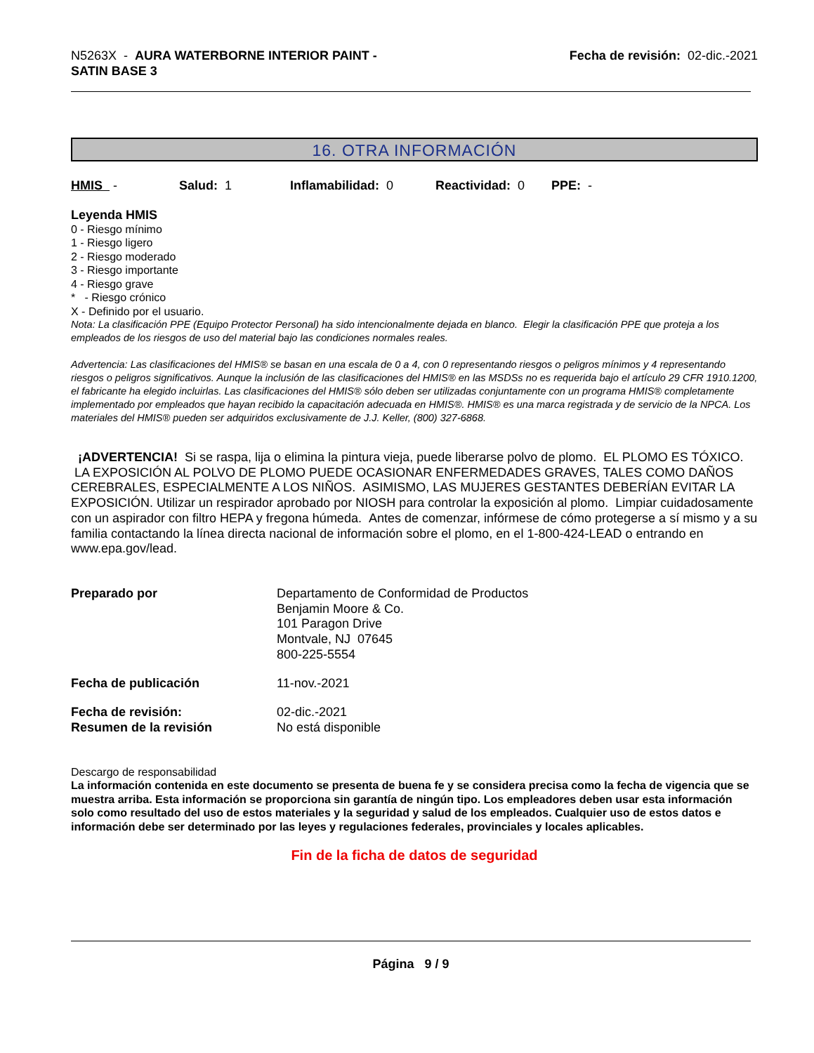N5263X - AURA WATERBORNE INTERIOR PAINT -
SATIN BASE 3
Fecha de revisión: 02-dic.-2021
16. OTRA INFORMACIÓN
HMIS - Salud: 1 Inflamabilidad: 0 Reactividad: 0 PPE: -
Leyenda HMIS
0 - Riesgo mínimo
1 - Riesgo ligero
2 - Riesgo moderado
3 - Riesgo importante
4 - Riesgo grave
* - Riesgo crónico
X - Definido por el usuario.
Nota: La clasificación PPE (Equipo Protector Personal) ha sido intencionalmente dejada en blanco. Elegir la clasificación PPE que proteja a los empleados de los riesgos de uso del material bajo las condiciones normales reales.
Advertencia: Las clasificaciones del HMIS® se basan en una escala de 0 a 4, con 0 representando riesgos o peligros mínimos y 4 representando riesgos o peligros significativos. Aunque la inclusión de las clasificaciones del HMIS® en las MSDSs no es requerida bajo el artículo 29 CFR 1910.1200, el fabricante ha elegido incluirlas. Las clasificaciones del HMIS® sólo deben ser utilizadas conjuntamente con un programa HMIS® completamente implementado por empleados que hayan recibido la capacitación adecuada en HMIS®. HMIS® es una marca registrada y de servicio de la NPCA. Los materiales del HMIS® pueden ser adquiridos exclusivamente de J.J. Keller, (800) 327-6868.
¡ADVERTENCIA! Si se raspa, lija o elimina la pintura vieja, puede liberarse polvo de plomo. EL PLOMO ES TÓXICO. LA EXPOSICIÓN AL POLVO DE PLOMO PUEDE OCASIONAR ENFERMEDADES GRAVES, TALES COMO DAÑOS CEREBRALES, ESPECIALMENTE A LOS NIÑOS. ASIMISMO, LAS MUJERES GESTANTES DEBERÍAN EVITAR LA EXPOSICIÓN. Utilizar un respirador aprobado por NIOSH para controlar la exposición al plomo. Limpiar cuidadosamente con un aspirador con filtro HEPA y fregona húmeda. Antes de comenzar, infórmese de cómo protegerse a sí mismo y a su familia contactando la línea directa nacional de información sobre el plomo, en el 1-800-424-LEAD o entrando en www.epa.gov/lead.
Preparado por Departamento de Conformidad de Productos
Benjamin Moore & Co.
101 Paragon Drive
Montvale, NJ 07645
800-225-5554
Fecha de publicación 11-nov.-2021
Fecha de revisión:
Resumen de la revisión
02-dic.-2021
No está disponible
Descargo de responsabilidad
La información contenida en este documento se presenta de buena fe y se considera precisa como la fecha de vigencia que se muestra arriba. Esta información se proporciona sin garantía de ningún tipo. Los empleadores deben usar esta información solo como resultado del uso de estos materiales y la seguridad y salud de los empleados. Cualquier uso de estos datos e información debe ser determinado por las leyes y regulaciones federales, provinciales y locales aplicables.
Fin de la ficha de datos de seguridad
Página 9 / 9